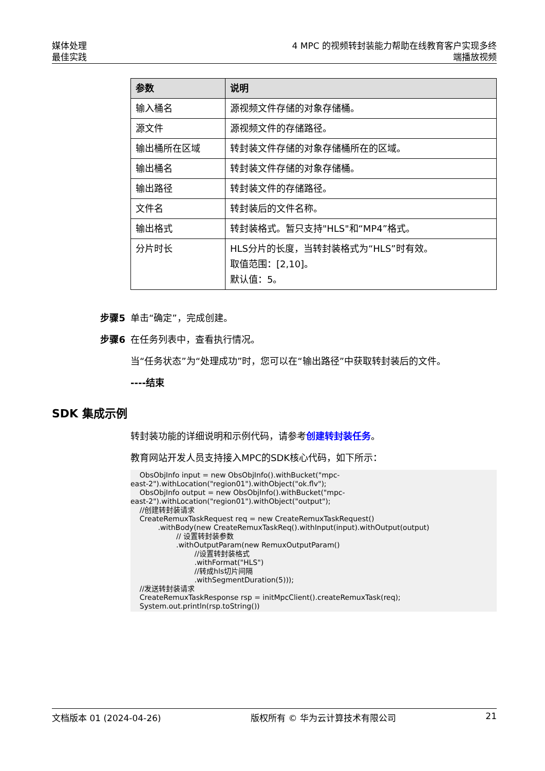媒体处理
最佳实践
4 MPC 的视频转封装能力帮助在线教育客户实现多终
端播放视频
| 参数 | 说明 |
| --- | --- |
| 输入桶名 | 源视频文件存储的对象存储桶。 |
| 源文件 | 源视频文件的存储路径。 |
| 输出桶所在区域 | 转封装文件存储的对象存储桶所在的区域。 |
| 输出桶名 | 转封装文件存储的对象存储桶。 |
| 输出路径 | 转封装文件的存储路径。 |
| 文件名 | 转封装后的文件名称。 |
| 输出格式 | 转封装格式。暂只支持"HLS"和“MP4”格式。 |
| 分片时长 | HLS分片的长度，当转封装格式为“HLS”时有效。 取值范围：[2,10]。 默认值：5。 |
步骤5 单击“确定”，完成创建。
步骤6 在任务列表中，查看执行情况。
当“任务状态”为“处理成功”时，您可以在“输出路径”中获取转封装后的文件。
----结束
SDK 集成示例
转封装功能的详细说明和示例代码，请参考创建转封装任务。
教育网站开发人员支持接入MPC的SDK核心代码，如下所示：
    ObsObjInfo input = new ObsObjInfo().withBucket("mpc-
east-2").withLocation("region01").withObject("ok.flv");
    ObsObjInfo output = new ObsObjInfo().withBucket("mpc-
east-2").withLocation("region01").withObject("output");
    //创建转封装请求
    CreateRemuxTaskRequest req = new CreateRemuxTaskRequest()
            .withBody(new CreateRemuxTaskReq().withInput(input).withOutput(output)
                    // 设置转封装参数
                    .withOutputParam(new RemuxOutputParam()
                            //设置转封装格式
                            .withFormat("HLS")
                            //转成hls切片间隔
                            .withSegmentDuration(5)));
    //发送转封装请求
    CreateRemuxTaskResponse rsp = initMpcClient().createRemuxTask(req);
    System.out.println(rsp.toString())
文档版本 01 (2024-04-26) 版权所有 © 华为云计算技术有限公司 21